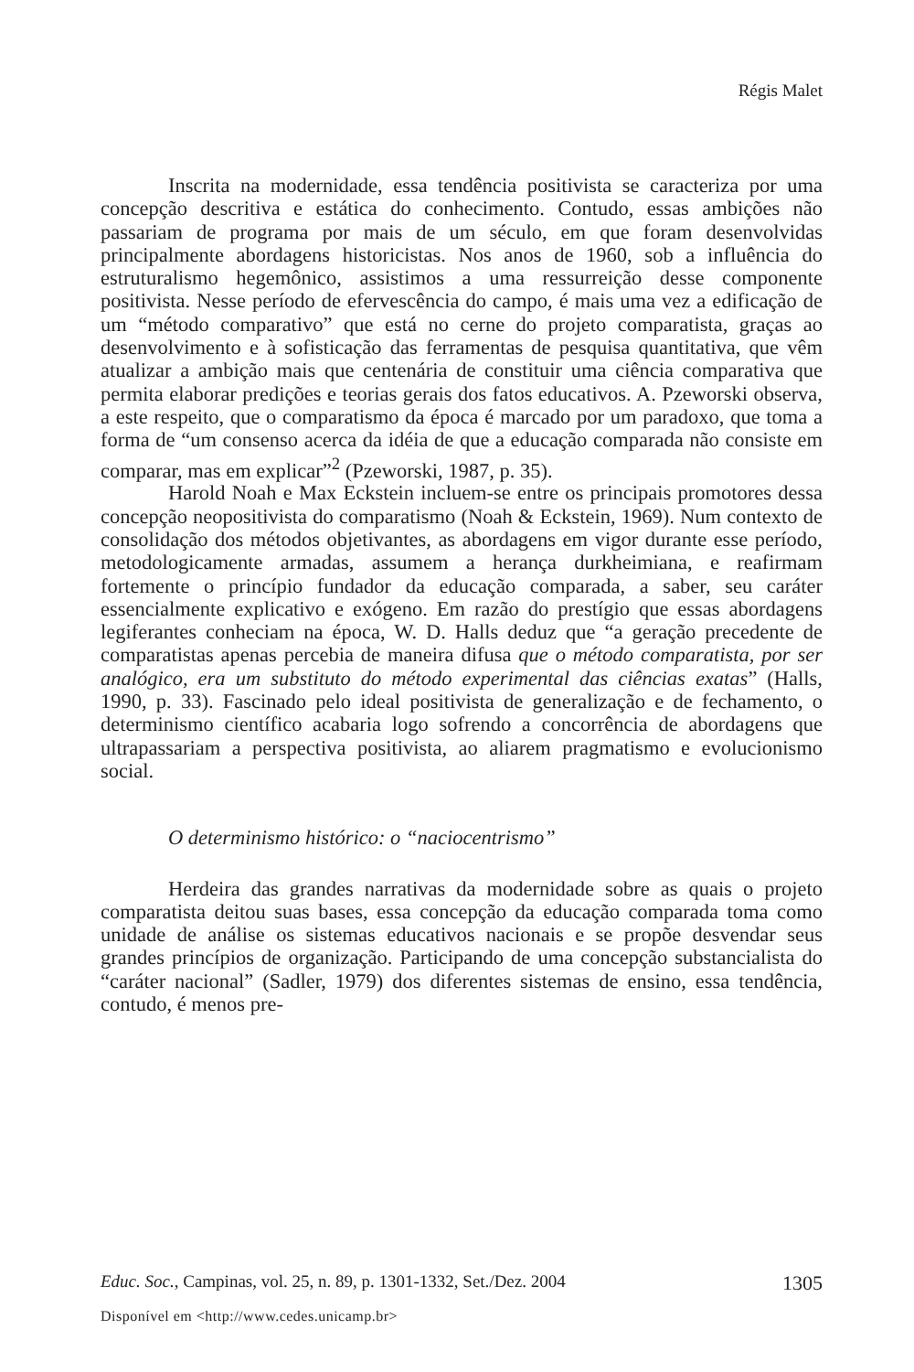Régis Malet
Inscrita na modernidade, essa tendência positivista se caracteriza por uma concepção descritiva e estática do conhecimento. Contudo, essas ambições não passariam de programa por mais de um século, em que foram desenvolvidas principalmente abordagens historicistas. Nos anos de 1960, sob a influência do estruturalismo hegemônico, assistimos a uma ressurreição desse componente positivista. Nesse período de efervescência do campo, é mais uma vez a edificação de um “método comparativo” que está no cerne do projeto comparatista, graças ao desenvolvimento e à sofisticação das ferramentas de pesquisa quantitativa, que vêm atualizar a ambição mais que centenária de constituir uma ciência comparativa que permita elaborar predições e teorias gerais dos fatos educativos. A. Pzeworski observa, a este respeito, que o comparatismo da época é marcado por um paradoxo, que toma a forma de “um consenso acerca da idéia de que a educação comparada não consiste em comparar, mas em explicar”<sup>2</sup> (Pzeworski, 1987, p. 35).
Harold Noah e Max Eckstein incluem-se entre os principais promotores dessa concepção neopositivista do comparatismo (Noah & Eckstein, 1969). Num contexto de consolidação dos métodos objetivantes, as abordagens em vigor durante esse período, metodologicamente armadas, assumem a herança durkheimiana, e reafirmam fortemente o princípio fundador da educação comparada, a saber, seu caráter essencialmente explicativo e exógeno. Em razão do prestígio que essas abordagens legiferantes conheciam na época, W. D. Halls deduz que “a geração precedente de comparatistas apenas percebia de maneira difusa que o método comparatista, por ser analógico, era um substituto do método experimental das ciências exatas” (Halls, 1990, p. 33). Fascinado pelo ideal positivista de generalização e de fechamento, o determinismo científico acabaria logo sofrendo a concorrência de abordagens que ultrapassariam a perspectiva positivista, ao aliarem pragmatismo e evolucionismo social.
O determinismo histórico: o “naciocentrismo”
Herdeira das grandes narrativas da modernidade sobre as quais o projeto comparatista deitou suas bases, essa concepção da educação comparada toma como unidade de análise os sistemas educativos nacionais e se propõe desvendar seus grandes princípios de organização. Participando de uma concepção substancialista do “caráter nacional” (Sadler, 1979) dos diferentes sistemas de ensino, essa tendência, contudo, é menos pre-
Educ. Soc., Campinas, vol. 25, n. 89, p. 1301-1332, Set./Dez. 2004 1305
Disponível em <http://www.cedes.unicamp.br>